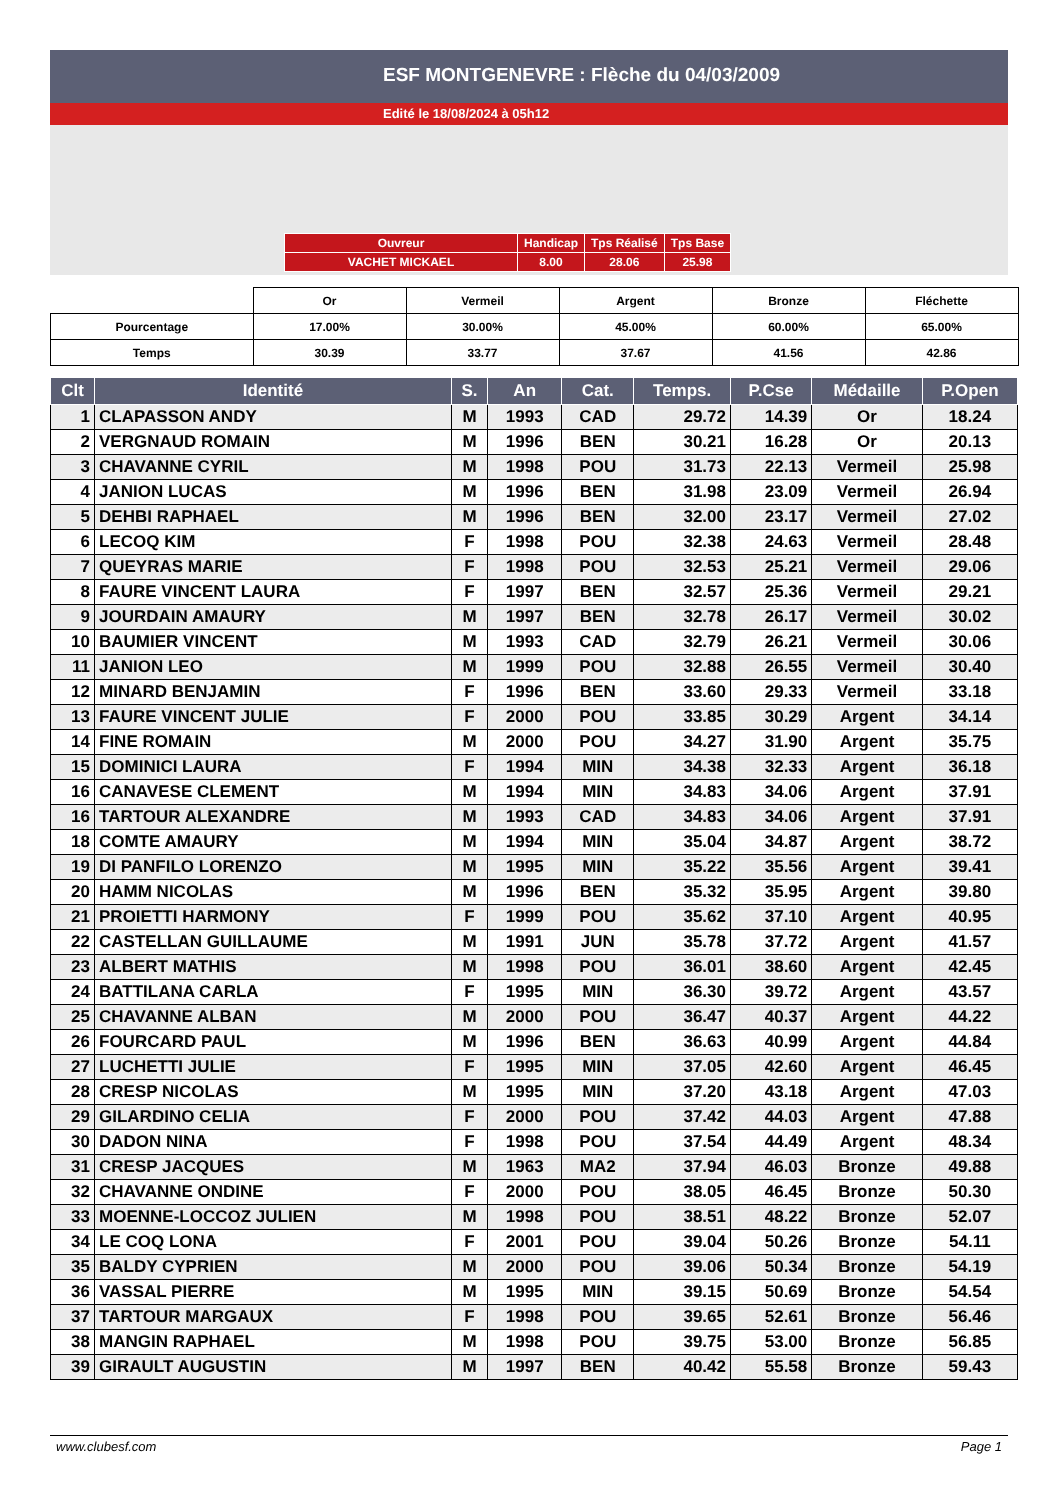ESF MONTGENEVRE : Flèche du 04/03/2009
Edité le 18/08/2024 à 05h12
| Ouvreur | Handicap | Tps Réalisé | Tps Base |
| VACHET MICKAEL | 8.00 | 28.06 | 25.98 |
| | Or | Vermeil | Argent | Bronze | Fléchette |
| Pourcentage | 17.00% | 30.00% | 45.00% | 60.00% | 65.00% |
| Temps | 30.39 | 33.77 | 37.67 | 41.56 | 42.86 |
| Clt | Identité | S. | An | Cat. | Temps. | P.Cse | Médaille | P.Open |
| --- | --- | --- | --- | --- | --- | --- | --- | --- |
| 1 | CLAPASSON ANDY | M | 1993 | CAD | 29.72 | 14.39 | Or | 18.24 |
| 2 | VERGNAUD ROMAIN | M | 1996 | BEN | 30.21 | 16.28 | Or | 20.13 |
| 3 | CHAVANNE CYRIL | M | 1998 | POU | 31.73 | 22.13 | Vermeil | 25.98 |
| 4 | JANION LUCAS | M | 1996 | BEN | 31.98 | 23.09 | Vermeil | 26.94 |
| 5 | DEHBI RAPHAEL | M | 1996 | BEN | 32.00 | 23.17 | Vermeil | 27.02 |
| 6 | LECOQ KIM | F | 1998 | POU | 32.38 | 24.63 | Vermeil | 28.48 |
| 7 | QUEYRAS MARIE | F | 1998 | POU | 32.53 | 25.21 | Vermeil | 29.06 |
| 8 | FAURE VINCENT LAURA | F | 1997 | BEN | 32.57 | 25.36 | Vermeil | 29.21 |
| 9 | JOURDAIN AMAURY | M | 1997 | BEN | 32.78 | 26.17 | Vermeil | 30.02 |
| 10 | BAUMIER VINCENT | M | 1993 | CAD | 32.79 | 26.21 | Vermeil | 30.06 |
| 11 | JANION LEO | M | 1999 | POU | 32.88 | 26.55 | Vermeil | 30.40 |
| 12 | MINARD BENJAMIN | F | 1996 | BEN | 33.60 | 29.33 | Vermeil | 33.18 |
| 13 | FAURE VINCENT JULIE | F | 2000 | POU | 33.85 | 30.29 | Argent | 34.14 |
| 14 | FINE ROMAIN | M | 2000 | POU | 34.27 | 31.90 | Argent | 35.75 |
| 15 | DOMINICI LAURA | F | 1994 | MIN | 34.38 | 32.33 | Argent | 36.18 |
| 16 | CANAVESE CLEMENT | M | 1994 | MIN | 34.83 | 34.06 | Argent | 37.91 |
| 16 | TARTOUR ALEXANDRE | M | 1993 | CAD | 34.83 | 34.06 | Argent | 37.91 |
| 18 | COMTE AMAURY | M | 1994 | MIN | 35.04 | 34.87 | Argent | 38.72 |
| 19 | DI PANFILO LORENZO | M | 1995 | MIN | 35.22 | 35.56 | Argent | 39.41 |
| 20 | HAMM NICOLAS | M | 1996 | BEN | 35.32 | 35.95 | Argent | 39.80 |
| 21 | PROIETTI HARMONY | F | 1999 | POU | 35.62 | 37.10 | Argent | 40.95 |
| 22 | CASTELLAN GUILLAUME | M | 1991 | JUN | 35.78 | 37.72 | Argent | 41.57 |
| 23 | ALBERT MATHIS | M | 1998 | POU | 36.01 | 38.60 | Argent | 42.45 |
| 24 | BATTILANA CARLA | F | 1995 | MIN | 36.30 | 39.72 | Argent | 43.57 |
| 25 | CHAVANNE ALBAN | M | 2000 | POU | 36.47 | 40.37 | Argent | 44.22 |
| 26 | FOURCARD PAUL | M | 1996 | BEN | 36.63 | 40.99 | Argent | 44.84 |
| 27 | LUCHETTI JULIE | F | 1995 | MIN | 37.05 | 42.60 | Argent | 46.45 |
| 28 | CRESP NICOLAS | M | 1995 | MIN | 37.20 | 43.18 | Argent | 47.03 |
| 29 | GILARDINO CELIA | F | 2000 | POU | 37.42 | 44.03 | Argent | 47.88 |
| 30 | DADON NINA | F | 1998 | POU | 37.54 | 44.49 | Argent | 48.34 |
| 31 | CRESP JACQUES | M | 1963 | MA2 | 37.94 | 46.03 | Bronze | 49.88 |
| 32 | CHAVANNE ONDINE | F | 2000 | POU | 38.05 | 46.45 | Bronze | 50.30 |
| 33 | MOENNE-LOCCOZ JULIEN | M | 1998 | POU | 38.51 | 48.22 | Bronze | 52.07 |
| 34 | LE COQ LONA | F | 2001 | POU | 39.04 | 50.26 | Bronze | 54.11 |
| 35 | BALDY CYPRIEN | M | 2000 | POU | 39.06 | 50.34 | Bronze | 54.19 |
| 36 | VASSAL PIERRE | M | 1995 | MIN | 39.15 | 50.69 | Bronze | 54.54 |
| 37 | TARTOUR MARGAUX | F | 1998 | POU | 39.65 | 52.61 | Bronze | 56.46 |
| 38 | MANGIN RAPHAEL | M | 1998 | POU | 39.75 | 53.00 | Bronze | 56.85 |
| 39 | GIRAULT AUGUSTIN | M | 1997 | BEN | 40.42 | 55.58 | Bronze | 59.43 |
www.clubesf.com Page 1